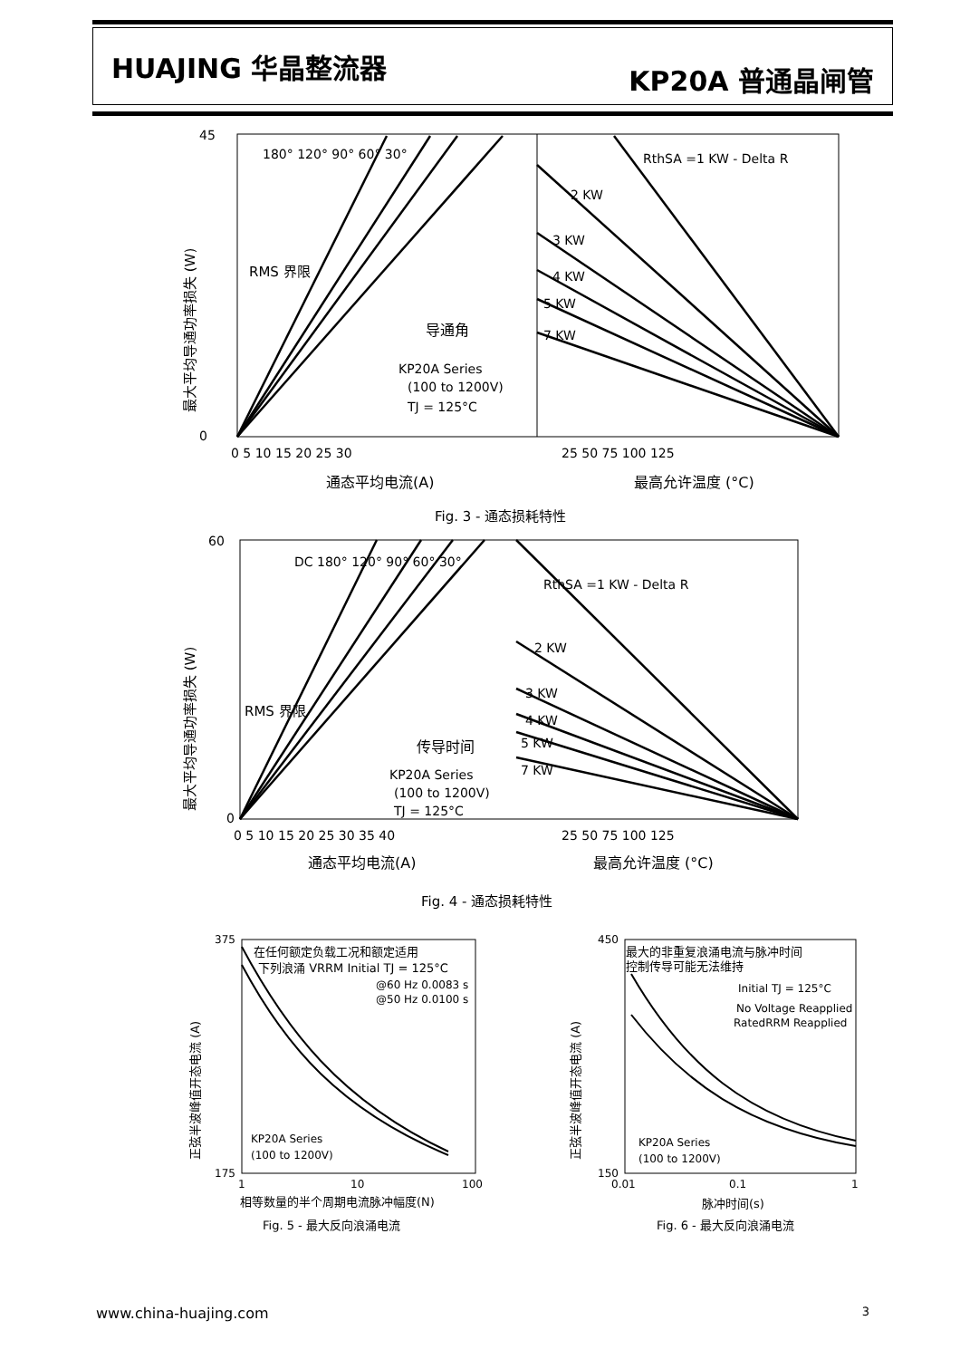HUAJING 华晶整流器
KP20A 普通晶闸管
45
0
180° 120° 90° 60° 30°
RMS 界限
导通角
KP20A Series
(100 to 1200V)
TJ = 125°C
2 KW
3 KW
4 KW
5 KW
7 KW
RthSA =1 KW - Delta R
0 5 10 15 20 25 30
25 50 75 100 125
通态平均电流(A)
最高允许温度 (°C)
最大平均导通功率损失 (W)
Fig. 3 - 通态损耗特性
DC 180° 120° 90° 60° 30°
RMS 界限
传导时间
KP20A Series
(100 to 1200V)
TJ = 125°C
RthSA =1 KW - Delta R
2 KW
3 KW
4 KW
5 KW
7 KW
60
0
0 5 10 15 20 25 30 35 40
25 50 75 100 125
通态平均电流(A)
最高允许温度 (°C)
最大平均导通功率损失 (W)
Fig. 4 - 通态损耗特性
在任何额定负载工况和额定适用
下列浪涌 VRRM Initial TJ = 125°C
@60 Hz 0.0083 s
@50 Hz 0.0100 s
KP20A Series
(100 to 1200V)
375
175
1
10
100
相等数量的半个周期电流脉冲幅度(N)
Fig. 5 - 最大反向浪涌电流
正弦半波峰值开态电流 (A)
最大的非重复浪涌电流与脉冲时间
控制传导可能无法维持
Initial TJ = 125°C
No Voltage Reapplied
RatedRRM Reapplied
KP20A Series
(100 to 1200V)
450
150
0.01
0.1
1
脉冲时间(s)
Fig. 6 - 最大反向浪涌电流
正弦半波峰值开态电流 (A)
www.china-huajing.com 3